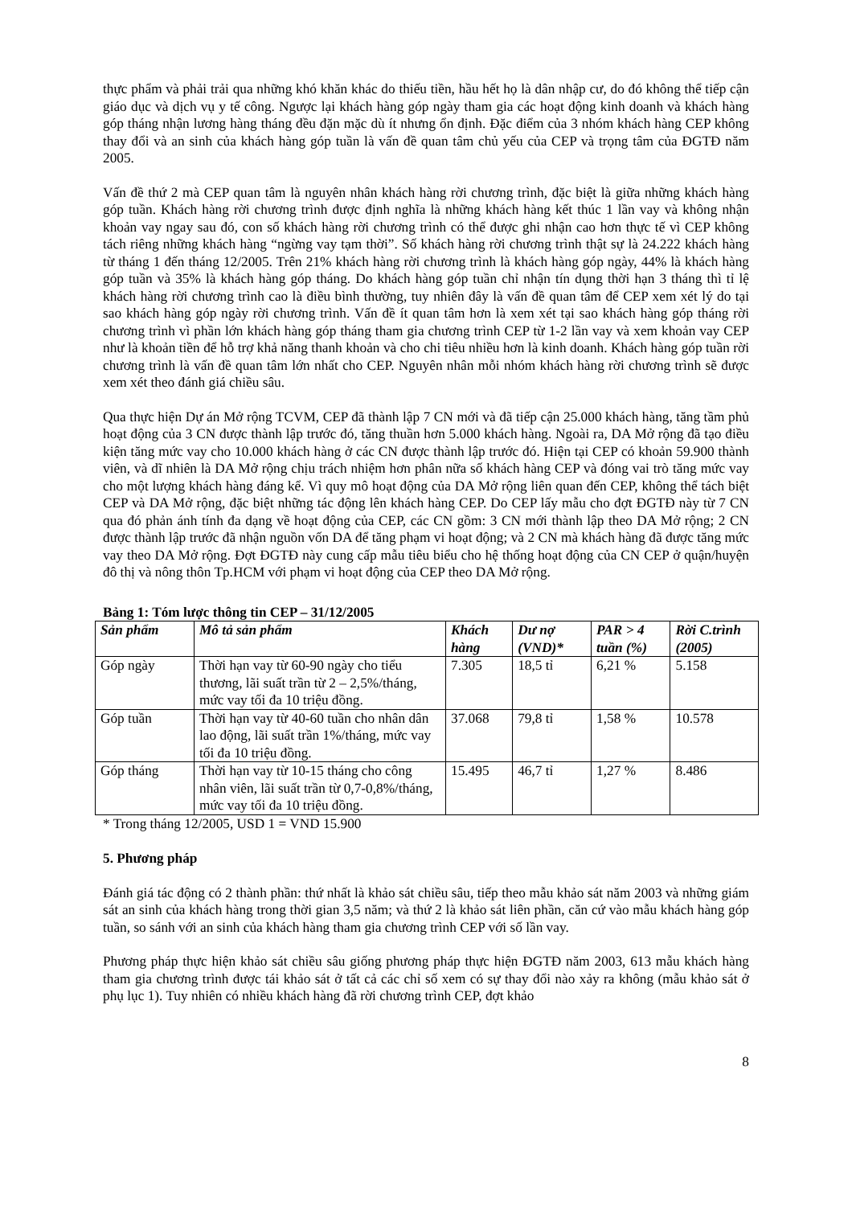thực phẩm và phải trải qua những khó khăn khác do thiếu tiền, hầu hết họ là dân nhập cư, do đó không thể tiếp cận giáo dục và dịch vụ y tế công. Ngược lại khách hàng góp ngày tham gia các hoạt động kinh doanh và khách hàng góp tháng nhận lương hàng tháng đều đặn mặc dù ít nhưng ổn định. Đặc điểm của 3 nhóm khách hàng CEP không thay đổi và an sinh của khách hàng góp tuần là vấn đề quan tâm chủ yếu của CEP và trọng tâm của ĐGTĐ năm 2005.
Vấn đề thứ 2 mà CEP quan tâm là nguyên nhân khách hàng rời chương trình, đặc biệt là giữa những khách hàng góp tuần. Khách hàng rời chương trình được định nghĩa là những khách hàng kết thúc 1 lần vay và không nhận khoản vay ngay sau đó, con số khách hàng rời chương trình có thể được ghi nhận cao hơn thực tế vì CEP không tách riêng những khách hàng “ngừng vay tạm thời”. Số khách hàng rời chương trình thật sự là 24.222 khách hàng từ tháng 1 đến tháng 12/2005. Trên 21% khách hàng rời chương trình là khách hàng góp ngày, 44% là khách hàng góp tuần và 35% là khách hàng góp tháng. Do khách hàng góp tuần chỉ nhận tín dụng thời hạn 3 tháng thì tỉ lệ khách hàng rời chương trình cao là điều bình thường, tuy nhiên đây là vấn đề quan tâm để CEP xem xét lý do tại sao khách hàng góp ngày rời chương trình. Vấn đề ít quan tâm hơn là xem xét tại sao khách hàng góp tháng rời chương trình vì phần lớn khách hàng góp tháng tham gia chương trình CEP từ 1-2 lần vay và xem khoản vay CEP như là khoản tiền để hỗ trợ khả năng thanh khoản và cho chi tiêu nhiều hơn là kinh doanh. Khách hàng góp tuần rời chương trình là vấn đề quan tâm lớn nhất cho CEP. Nguyên nhân mỗi nhóm khách hàng rời chương trình sẽ được xem xét theo đánh giá chiều sâu.
Qua thực hiện Dự án Mở rộng TCVM, CEP đã thành lập 7 CN mới và đã tiếp cận 25.000 khách hàng, tăng tầm phủ hoạt động của 3 CN được thành lập trước đó, tăng thuần hơn 5.000 khách hàng. Ngoài ra, DA Mở rộng đã tạo điều kiện tăng mức vay cho 10.000 khách hàng ở các CN được thành lập trước đó. Hiện tại CEP có khoản 59.900 thành viên, và dĩ nhiên là DA Mở rộng chịu trách nhiệm hơn phân nữa số khách hàng CEP và đóng vai trò tăng mức vay cho một lượng khách hàng đáng kể. Vì quy mô hoạt động của DA Mở rộng liên quan đến CEP, không thể tách biệt CEP và DA Mở rộng, đặc biệt những tác động lên khách hàng CEP. Do CEP lấy mẫu cho đợt ĐGTĐ này từ 7 CN qua đó phản ánh tính đa dạng về hoạt động của CEP, các CN gồm: 3 CN mới thành lập theo DA Mở rộng; 2 CN được thành lập trước đã nhận nguồn vốn DA để tăng phạm vi hoạt động; và 2 CN mà khách hàng đã được tăng mức vay theo DA Mở rộng. Đợt ĐGTĐ này cung cấp mẫu tiêu biểu cho hệ thống hoạt động của CN CEP ở quận/huyện đô thị và nông thôn Tp.HCM với phạm vi hoạt động của CEP theo DA Mở rộng.
Bảng 1: Tóm lược thông tin CEP – 31/12/2005
| Sản phẩm | Mô tả sản phẩm | Khách hàng | Dư nợ (VND)* | PAR > 4 tuần (%) | Rời C.trình (2005) |
| --- | --- | --- | --- | --- | --- |
| Góp ngày | Thời hạn vay từ 60-90 ngày cho tiểu thương, lãi suất trần từ 2 – 2,5%/tháng, mức vay tối đa 10 triệu đồng. | 7.305 | 18,5 tỉ | 6,21 % | 5.158 |
| Góp tuần | Thời hạn vay từ 40-60 tuần cho nhân dân lao động, lãi suất trần 1%/tháng, mức vay tối đa 10 triệu đồng. | 37.068 | 79,8 tỉ | 1,58 % | 10.578 |
| Góp tháng | Thời hạn vay từ 10-15 tháng cho công nhân viên, lãi suất trần từ 0,7-0,8%/tháng, mức vay tối đa 10 triệu đồng. | 15.495 | 46,7 tỉ | 1,27 % | 8.486 |
* Trong tháng 12/2005, USD 1 = VND 15.900
5. Phương pháp
Đánh giá tác động có 2 thành phần: thứ nhất là khảo sát chiều sâu, tiếp theo mẫu khảo sát năm 2003 và những giám sát an sinh của khách hàng trong thời gian 3,5 năm; và thứ 2 là khảo sát liên phần, căn cứ vào mẫu khách hàng góp tuần, so sánh với an sinh của khách hàng tham gia chương trình CEP với số lần vay.
Phương pháp thực hiện khảo sát chiều sâu giống phương pháp thực hiện ĐGTĐ năm 2003, 613 mẫu khách hàng tham gia chương trình được tái khảo sát ở tất cả các chỉ số xem có sự thay đổi nào xảy ra không (mẫu khảo sát ở phụ lục 1). Tuy nhiên có nhiều khách hàng đã rời chương trình CEP, đợt khảo
8